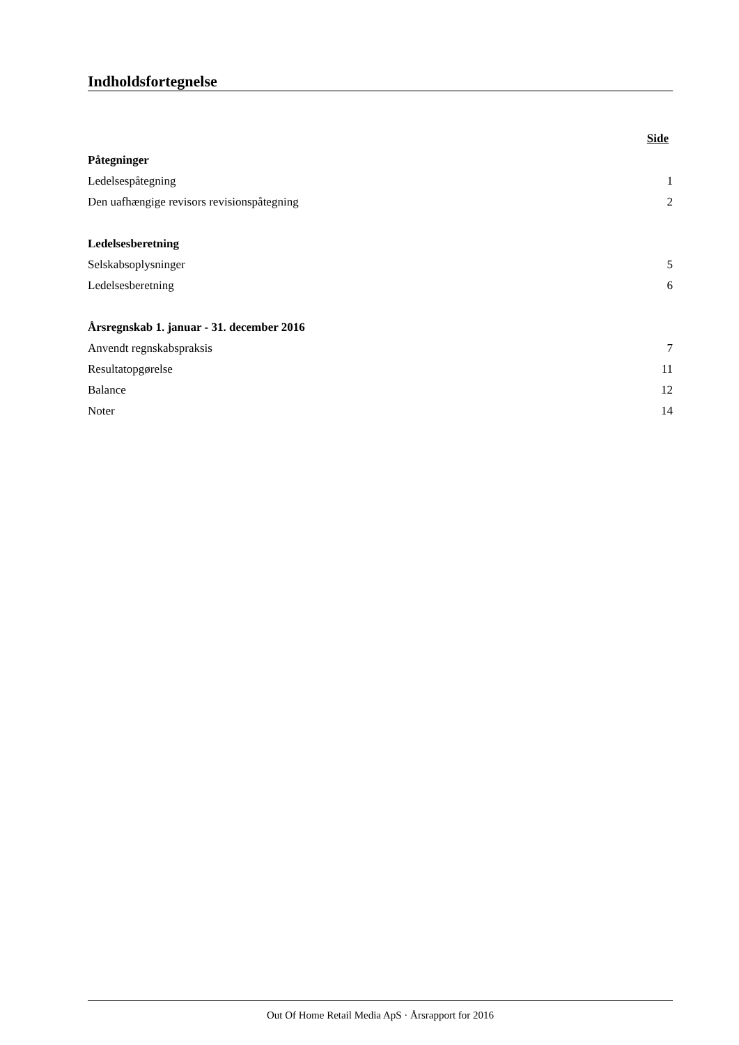Indholdsfortegnelse
Side
Påtegninger
Ledelsespåtegning 1
Den uafhængige revisors revisionspåtegning 2
Ledelsesberetning
Selskabsoplysninger 5
Ledelsesberetning 6
Årsregnskab 1. januar - 31. december 2016
Anvendt regnskabspraksis 7
Resultatopgørelse 11
Balance 12
Noter 14
Out Of Home Retail Media ApS · Årsrapport for 2016